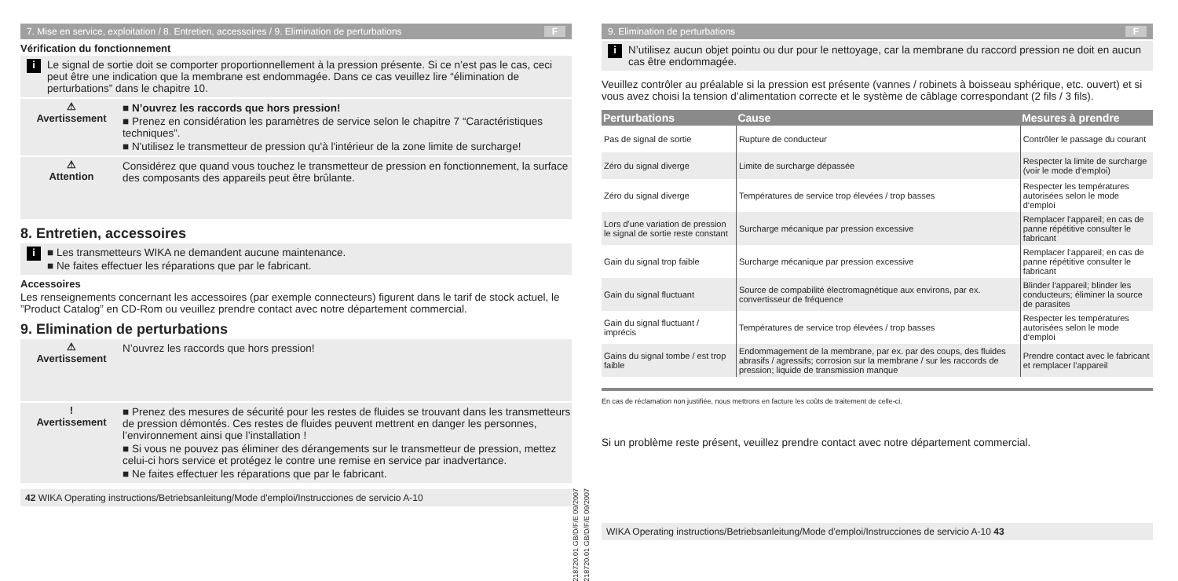7. Mise en service, exploitation / 8. Entretien, accessoires / 9. Elimination de perturbations F
Vérification du fonctionnement
i
Le signal de sortie doit se comporter proportionnellement à la pression présente. Si ce n’est pas le cas, ceci peut être une indication que la membrane est endommagée. Dans ce cas veuillez lire “élimination de perturbations” dans le chapitre 10.
⚠
Avertissement
■ N’ouvrez les raccords que hors pression!
■ Prenez en considération les paramètres de service selon le chapitre 7 “Caractéristiques techniques”.
■ N'utilisez le transmetteur de pression qu'à l'intérieur de la zone limite de surcharge!
⚠
Attention
Considérez que quand vous touchez le transmetteur de pression en fonctionnement, la surface des composants des appareils peut être brûlante.
8. Entretien, accessoires
i
■ Les transmetteurs WIKA ne demandent aucune maintenance.
■ Ne faites effectuer les réparations que par le fabricant.
Accessoires
Les renseignements concernant les accessoires (par exemple connecteurs) figurent dans le tarif de stock actuel, le ”Product Catalog” en CD-Rom ou veuillez prendre contact avec notre département commercial.
9. Elimination de perturbations
⚠
Avertissement
N’ouvrez les raccords que hors pression!
!
Avertissement
■ Prenez des mesures de sécurité pour les restes de fluides se trouvant dans les transmetteurs de pression démontés. Ces restes de fluides peuvent mettrent en danger les personnes, l’environnement ainsi que l’installation !
■ Si vous ne pouvez pas éliminer des dérangements sur le transmetteur de pression, mettez celui-ci hors service et protégez le contre une remise en service par inadvertance.
■ Ne faites effectuer les réparations que par le fabricant.
42 WIKA Operating instructions/Betriebsanleitung/Mode d'emploi/Instrucciones de servicio A-10
11218720.01 GB/D/F/E 09/2007
11218720.01 GB/D/F/E 09/2007
9. Elimination de perturbations F
i
N’utilisez aucun objet pointu ou dur pour le nettoyage, car la membrane du raccord pression ne doit en aucun cas être endommagée.
Veuillez contrôler au préalable si la pression est présente (vannes / robinets à boisseau sphérique, etc. ouvert) et si vous avez choisi la tension d’alimentation correcte et le système de câblage correspondant (2 fils / 3 fils).
| Perturbations | Cause | Mesures à prendre |
| --- | --- | --- |
| Pas de signal de sortie | Rupture de conducteur | Contrôler le passage du courant |
| Zéro du signal diverge | Limite de surcharge dépassée | Respecter la limite de surcharge (voir le mode d‘emploi) |
| Zéro du signal diverge | Températures de service trop élevées / trop basses | Respecter les températures autorisées selon le mode d‘emploi |
| Lors d'une variation de pression le signal de sortie reste constant | Surcharge mécanique par pression excessive | Remplacer l‘appareil; en cas de panne répétitive consulter le fabricant |
| Gain du signal trop faible | Surcharge mécanique par pression excessive | Remplacer l‘appareil; en cas de panne répétitive consulter le fabricant |
| Gain du signal fluctuant | Source de compabilité électromagnétique aux environs, par ex. convertisseur de fréquence | Blinder l‘appareil; blinder les conducteurs; éliminer la source de parasites |
| Gain du signal fluctuant / imprécis | Températures de service trop élevées / trop basses | Respecter les températures autorisées selon le mode d‘emploi |
| Gains du signal tombe / est trop faible | Endommagement de la membrane, par ex. par des coups, des fluides abrasifs / agressifs; corrosion sur la membrane / sur les raccords de pression; liquide de transmission manque | Prendre contact avec le fabricant et remplacer l'appareil |
En cas de réclamation non justifiée, nous mettrons en facture les coûts de traitement de celle-ci.
Si un problème reste présent, veuillez prendre contact avec notre département commercial.
WIKA Operating instructions/Betriebsanleitung/Mode d'emploi/Instrucciones de servicio A-10 43